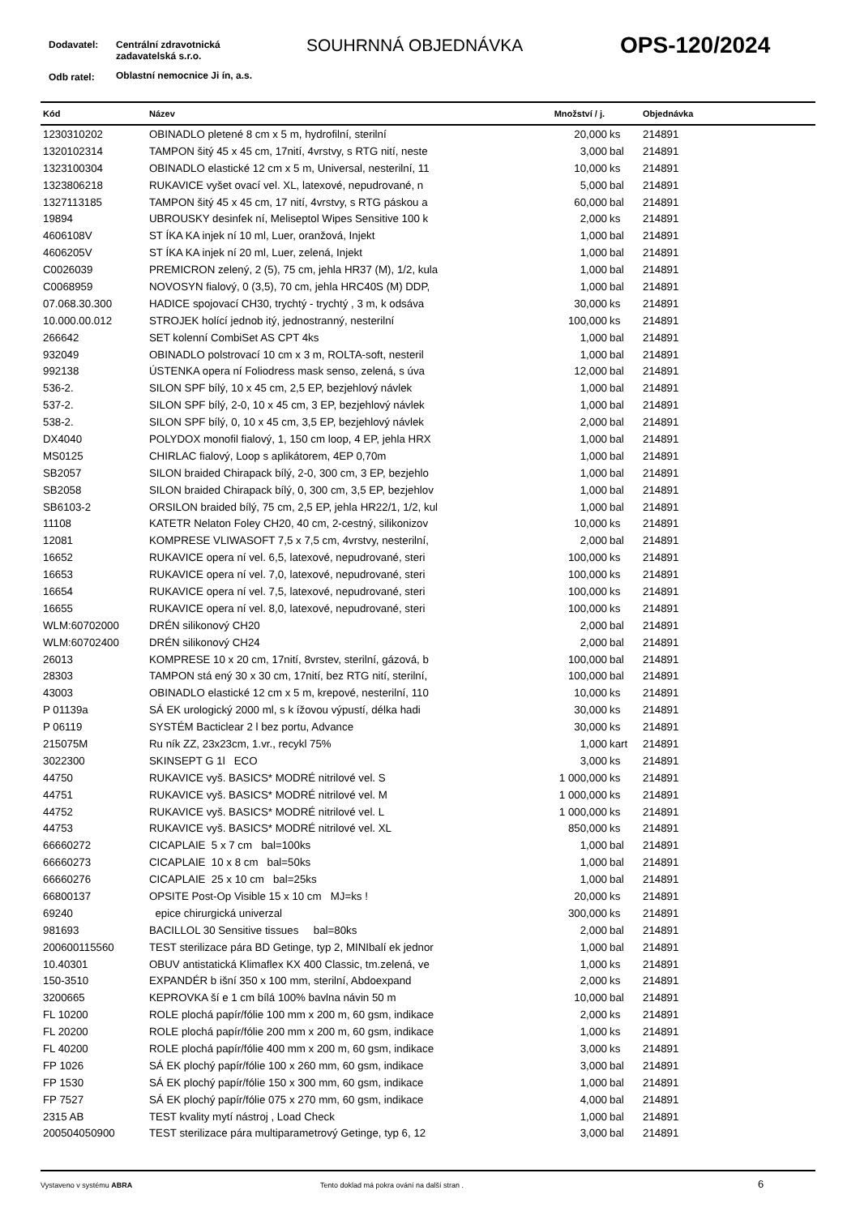Dodavatel:
Centrální zdravotnická
zadavatelská s.r.o.
SOUHRNNÁ OBJEDNÁVKA OPS-120/2024
Odb ratel: Oblastní nemocnice Ji ín, a.s.
| Kód | Název | Množství / j. | | Objednávka |
| --- | --- | --- | --- | --- |
| 1230310202 | OBINADLO pletené 8 cm x 5 m, hydrofilní, sterilní | 20,000 | ks | 214891 |
| 1320102314 | TAMPON šitý 45 x 45 cm, 17nití, 4vrstvy, s RTG nití, neste | 3,000 | bal | 214891 |
| 1323100304 | OBINADLO elastické 12 cm x 5 m, Universal, nesterilní, 11 | 10,000 | ks | 214891 |
| 1323806218 | RUKAVICE vyšet ovací vel. XL, latexové, nepudrované, n | 5,000 | bal | 214891 |
| 1327113185 | TAMPON šitý 45 x 45 cm, 17 nití, 4vrstvy, s RTG páskou a | 60,000 | bal | 214891 |
| 19894 | UBROUSKY desinfek ní, Meliseptol Wipes Sensitive 100 k | 2,000 | ks | 214891 |
| 4606108V | ST ÍKA KA injek ní 10 ml, Luer, oranžová, Injekt | 1,000 | bal | 214891 |
| 4606205V | ST ÍKA KA injek ní 20 ml, Luer, zelená, Injekt | 1,000 | bal | 214891 |
| C0026039 | PREMICRON zelený, 2 (5), 75 cm, jehla HR37 (M), 1/2, kula | 1,000 | bal | 214891 |
| C0068959 | NOVOSYN fialový, 0 (3,5), 70 cm, jehla HRC40S (M) DDP, | 1,000 | bal | 214891 |
| 07.068.30.300 | HADICE spojovací CH30, trychtý - trychtý , 3 m, k odsáva | 30,000 | ks | 214891 |
| 10.000.00.012 | STROJEK holící jednob itý, jednostranný, nesterilní | 100,000 | ks | 214891 |
| 266642 | SET kolenní CombiSet AS CPT 4ks | 1,000 | bal | 214891 |
| 932049 | OBINADLO polstrovací 10 cm x 3 m, ROLTA-soft, nesteril | 1,000 | bal | 214891 |
| 992138 | ÚSTENKA opera ní Foliodress mask senso, zelená, s úva | 12,000 | bal | 214891 |
| 536-2. | SILON SPF bílý, 10 x 45 cm, 2,5 EP, bezjehlový návlek | 1,000 | bal | 214891 |
| 537-2. | SILON SPF bílý, 2-0, 10 x 45 cm, 3 EP, bezjehlový návlek | 1,000 | bal | 214891 |
| 538-2. | SILON SPF bílý, 0, 10 x 45 cm, 3,5 EP, bezjehlový návlek | 2,000 | bal | 214891 |
| DX4040 | POLYDOX monofil fialový, 1, 150 cm loop, 4 EP, jehla HRX | 1,000 | bal | 214891 |
| MS0125 | CHIRLAC fialový, Loop s aplikátorem, 4EP 0,70m | 1,000 | bal | 214891 |
| SB2057 | SILON braided Chirapack bílý, 2-0, 300 cm, 3 EP, bezjehlo | 1,000 | bal | 214891 |
| SB2058 | SILON braided Chirapack bílý, 0, 300 cm, 3,5 EP, bezjehlov | 1,000 | bal | 214891 |
| SB6103-2 | ORSILON braided bílý, 75 cm, 2,5 EP, jehla HR22/1, 1/2, kul | 1,000 | bal | 214891 |
| 11108 | KATETR Nelaton Foley CH20, 40 cm, 2-cestný, silikonizov | 10,000 | ks | 214891 |
| 12081 | KOMPRESE VLIWASOFT 7,5 x 7,5 cm, 4vrstvy, nesterilní, | 2,000 | bal | 214891 |
| 16652 | RUKAVICE opera ní vel. 6,5, latexové, nepudrované, steri | 100,000 | ks | 214891 |
| 16653 | RUKAVICE opera ní vel. 7,0, latexové, nepudrované, steri | 100,000 | ks | 214891 |
| 16654 | RUKAVICE opera ní vel. 7,5, latexové, nepudrované, steri | 100,000 | ks | 214891 |
| 16655 | RUKAVICE opera ní vel. 8,0, latexové, nepudrované, steri | 100,000 | ks | 214891 |
| WLM:60702000 | DRÉN silikonový CH20 | 2,000 | bal | 214891 |
| WLM:60702400 | DRÉN silikonový CH24 | 2,000 | bal | 214891 |
| 26013 | KOMPRESE 10 x 20 cm, 17nití, 8vrstev, sterilní, gázová, b | 100,000 | bal | 214891 |
| 28303 | TAMPON stá ený 30 x 30 cm, 17nití, bez RTG nití, sterilní, | 100,000 | bal | 214891 |
| 43003 | OBINADLO elastické 12 cm x 5 m, krepové, nesterilní, 110 | 10,000 | ks | 214891 |
| P 01139a | SÁ EK urologický 2000 ml, s k ížovou výpustí, délka hadi | 30,000 | ks | 214891 |
| P 06119 | SYSTÉM Bacticlear 2 l bez portu, Advance | 30,000 | ks | 214891 |
| 215075M | Ru ník ZZ, 23x23cm, 1.vr., recykl 75% | 1,000 | kart | 214891 |
| 3022300 | SKINSEPT G 1l ECO | 3,000 | ks | 214891 |
| 44750 | RUKAVICE vyš. BASICS* MODRÉ nitrilové vel. S | 1 000,000 | ks | 214891 |
| 44751 | RUKAVICE vyš. BASICS* MODRÉ nitrilové vel. M | 1 000,000 | ks | 214891 |
| 44752 | RUKAVICE vyš. BASICS* MODRÉ nitrilové vel. L | 1 000,000 | ks | 214891 |
| 44753 | RUKAVICE vyš. BASICS* MODRÉ nitrilové vel. XL | 850,000 | ks | 214891 |
| 66660272 | CICAPLAIE 5 x 7 cm bal=100ks | 1,000 | bal | 214891 |
| 66660273 | CICAPLAIE 10 x 8 cm bal=50ks | 1,000 | bal | 214891 |
| 66660276 | CICAPLAIE 25 x 10 cm bal=25ks | 1,000 | bal | 214891 |
| 66800137 | OPSITE Post-Op Visible 15 x 10 cm MJ=ks ! | 20,000 | ks | 214891 |
| 69240 | epice chirurgická univerzal | 300,000 | ks | 214891 |
| 981693 | BACILLOL 30 Sensitive tissues bal=80ks | 2,000 | bal | 214891 |
| 200600115560 | TEST sterilizace pára BD Getinge, typ 2, MINIbalí ek jednor | 1,000 | bal | 214891 |
| 10.40301 | OBUV antistatická Klimaflex KX 400 Classic, tm.zelená, ve | 1,000 | ks | 214891 |
| 150-3510 | EXPANDÉR b išní 350 x 100 mm, sterilní, Abdoexpand | 2,000 | ks | 214891 |
| 3200665 | KEPROVKA ší e 1 cm bílá 100% bavlna návin 50 m | 10,000 | bal | 214891 |
| FL 10200 | ROLE plochá papír/fólie 100 mm x 200 m, 60 gsm, indikace | 2,000 | ks | 214891 |
| FL 20200 | ROLE plochá papír/fólie 200 mm x 200 m, 60 gsm, indikace | 1,000 | ks | 214891 |
| FL 40200 | ROLE plochá papír/fólie 400 mm x 200 m, 60 gsm, indikace | 3,000 | ks | 214891 |
| FP 1026 | SÁ EK plochý papír/fólie 100 x 260 mm, 60 gsm, indikace | 3,000 | bal | 214891 |
| FP 1530 | SÁ EK plochý papír/fólie 150 x 300 mm, 60 gsm, indikace | 1,000 | bal | 214891 |
| FP 7527 | SÁ EK plochý papír/fólie 075 x 270 mm, 60 gsm, indikace | 4,000 | bal | 214891 |
| 2315 AB | TEST kvality mytí nástroj , Load Check | 1,000 | bal | 214891 |
| 200504050900 | TEST sterilizace pára multiparametrový Getinge, typ 6, 12 | 3,000 | bal | 214891 |
Vystaveno v systému ABRA Tento doklad má pokra ování na další stran . 6